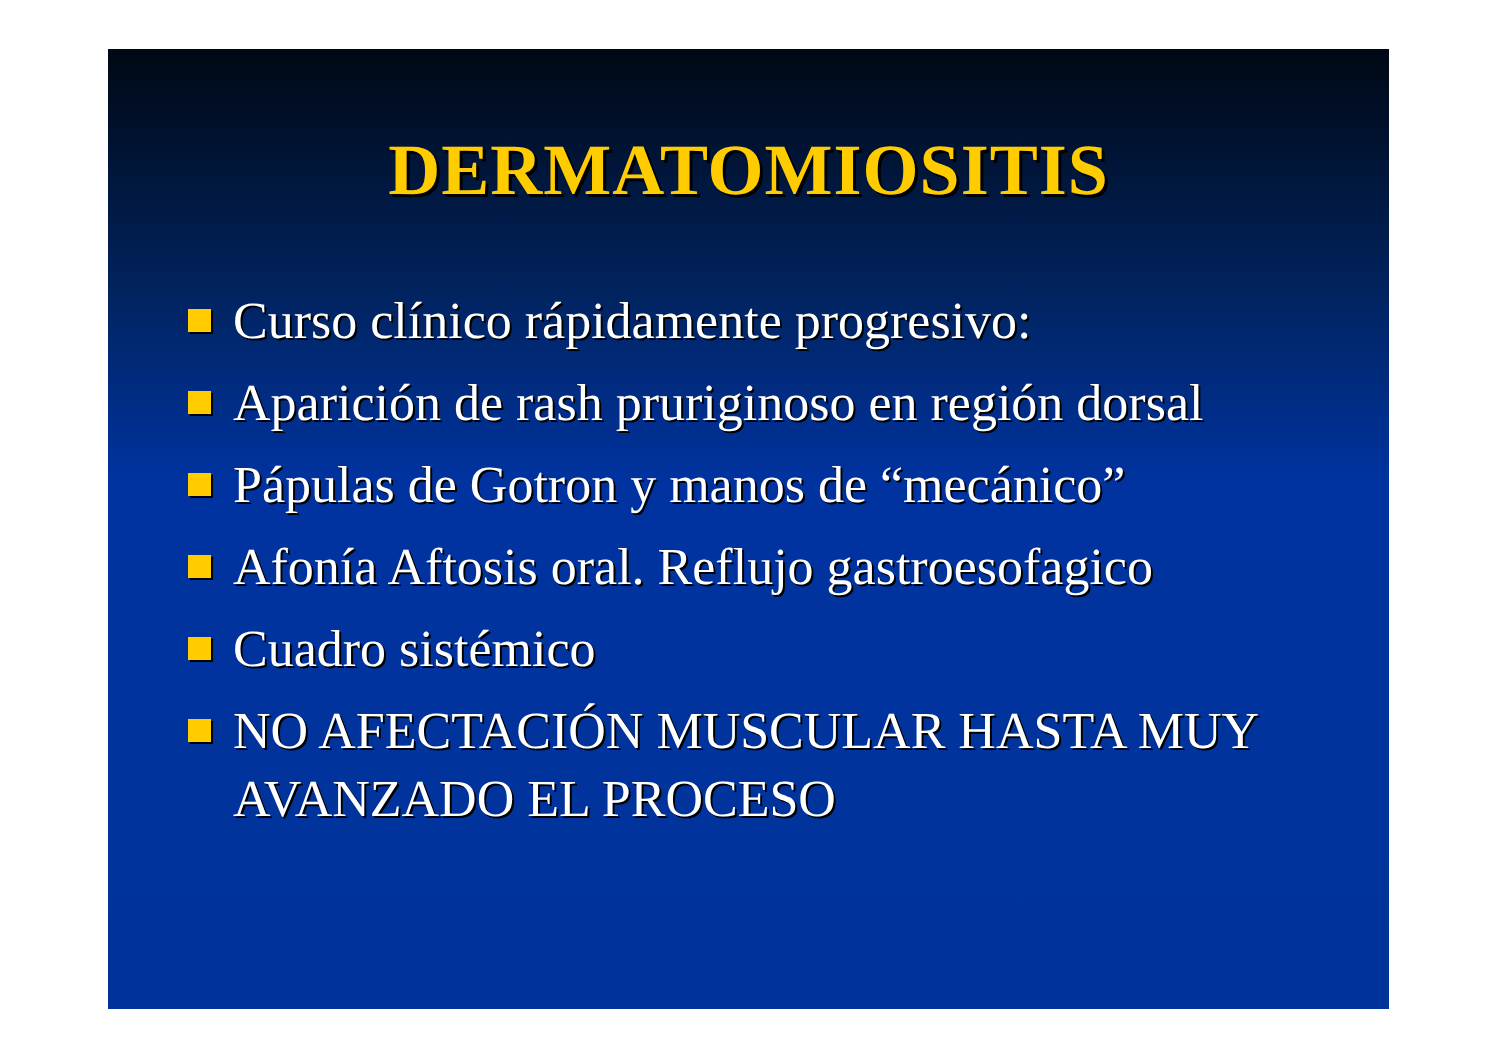DERMATOMIOSITIS
Curso clínico rápidamente progresivo:
Aparición de rash pruriginoso en región dorsal
Pápulas de Gotron y manos de “mecánico”
Afonía Aftosis oral. Reflujo gastroesofagico
Cuadro sistémico
NO AFECTACIÓN MUSCULAR HASTA MUY AVANZADO EL PROCESO